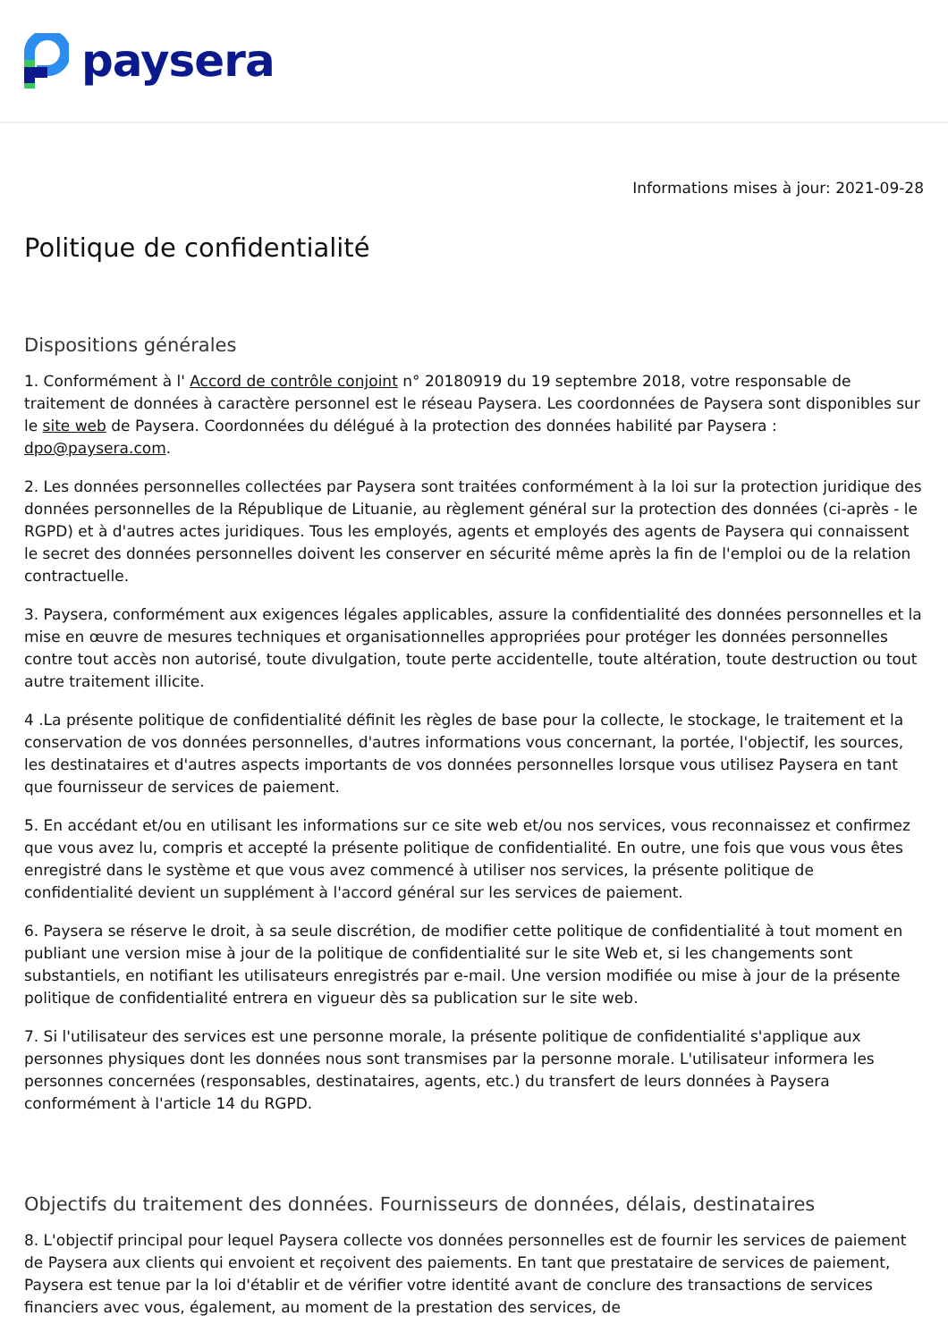paysera
Informations mises à jour: 2021-09-28
Politique de confidentialité
Dispositions générales
1. Conformément à l' Accord de contrôle conjoint n° 20180919 du 19 septembre 2018, votre responsable de traitement de données à caractère personnel est le réseau Paysera. Les coordonnées de Paysera sont disponibles sur le site web de Paysera. Coordonnées du délégué à la protection des données habilité par Paysera : dpo@paysera.com.
2. Les données personnelles collectées par Paysera sont traitées conformément à la loi sur la protection juridique des données personnelles de la République de Lituanie, au règlement général sur la protection des données (ci-après - le RGPD) et à d'autres actes juridiques. Tous les employés, agents et employés des agents de Paysera qui connaissent le secret des données personnelles doivent les conserver en sécurité même après la fin de l'emploi ou de la relation contractuelle.
3. Paysera, conformément aux exigences légales applicables, assure la confidentialité des données personnelles et la mise en œuvre de mesures techniques et organisationnelles appropriées pour protéger les données personnelles contre tout accès non autorisé, toute divulgation, toute perte accidentelle, toute altération, toute destruction ou tout autre traitement illicite.
4 .La présente politique de confidentialité définit les règles de base pour la collecte, le stockage, le traitement et la conservation de vos données personnelles, d'autres informations vous concernant, la portée, l'objectif, les sources, les destinataires et d'autres aspects importants de vos données personnelles lorsque vous utilisez Paysera en tant que fournisseur de services de paiement.
5. En accédant et/ou en utilisant les informations sur ce site web et/ou nos services, vous reconnaissez et confirmez que vous avez lu, compris et accepté la présente politique de confidentialité. En outre, une fois que vous vous êtes enregistré dans le système et que vous avez commencé à utiliser nos services, la présente politique de confidentialité devient un supplément à l'accord général sur les services de paiement.
6. Paysera se réserve le droit, à sa seule discrétion, de modifier cette politique de confidentialité à tout moment en publiant une version mise à jour de la politique de confidentialité sur le site Web et, si les changements sont substantiels, en notifiant les utilisateurs enregistrés par e-mail. Une version modifiée ou mise à jour de la présente politique de confidentialité entrera en vigueur dès sa publication sur le site web.
7. Si l'utilisateur des services est une personne morale, la présente politique de confidentialité s'applique aux personnes physiques dont les données nous sont transmises par la personne morale. L'utilisateur informera les personnes concernées (responsables, destinataires, agents, etc.) du transfert de leurs données à Paysera conformément à l'article 14 du RGPD.
Objectifs du traitement des données. Fournisseurs de données, délais, destinataires
8. L'objectif principal pour lequel Paysera collecte vos données personnelles est de fournir les services de paiement de Paysera aux clients qui envoient et reçoivent des paiements. En tant que prestataire de services de paiement, Paysera est tenue par la loi d'établir et de vérifier votre identité avant de conclure des transactions de services financiers avec vous, également, au moment de la prestation des services, de